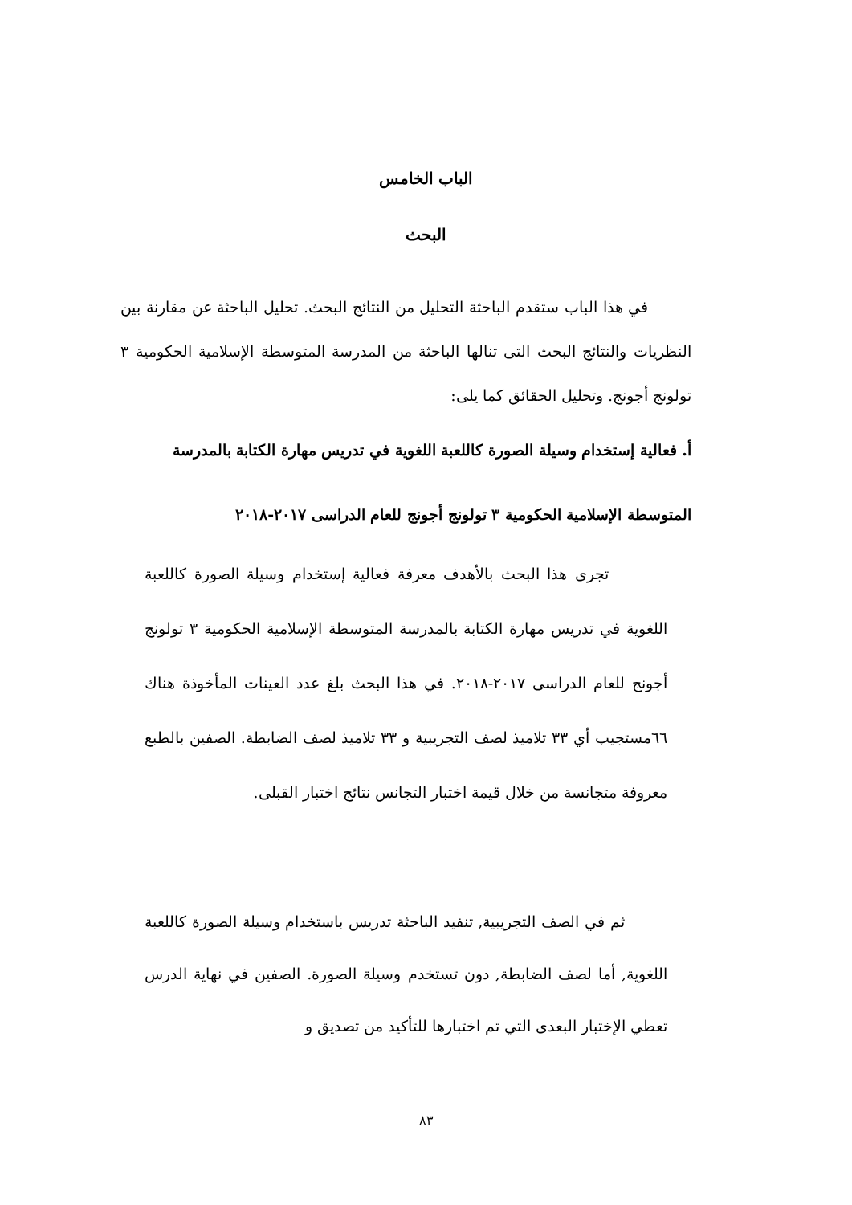الباب الخامس
البحث
في هذا الباب ستقدم الباحثة التحليل من النتائج البحث. تحليل الباحثة عن مقارنة بين النظريات والنتائج البحث التى تنالها الباحثة من المدرسة المتوسطة الإسلامية الحكومية ٣ تولونج أجونج. وتحليل الحقائق كما يلى:
أ. فعالية إستخدام وسيلة الصورة كاللعبة اللغوية في تدريس مهارة الكتابة بالمدرسة المتوسطة الإسلامية الحكومية ٣ تولونج أجونج للعام الدراسى ٢٠١٧-٢٠١٨
تجرى هذا البحث بالأهدف معرفة فعالية إستخدام وسيلة الصورة كاللعبة اللغوية في تدريس مهارة الكتابة بالمدرسة المتوسطة الإسلامية الحكومية ٣ تولونج أجونج للعام الدراسى ٢٠١٧-٢٠١٨. في هذا البحث بلغ عدد العينات المأخوذة هناك ٦٦مستجيب أي ٣٣ تلاميذ لصف التجريبية و ٣٣ تلاميذ لصف الضابطة. الصفين بالطبع معروفة متجانسة من خلال قيمة اختبار التجانس نتائج اختبار القبلى.
ثم في الصف التجريبية, تنفيد الباحثة تدريس باستخدام وسيلة الصورة كاللعبة اللغوية, أما لصف الضابطة, دون تستخدم وسيلة الصورة. الصفين في نهاية الدرس تعطي الإختبار البعدى التي تم اختبارها للتأكيد من تصديق و
٨٣